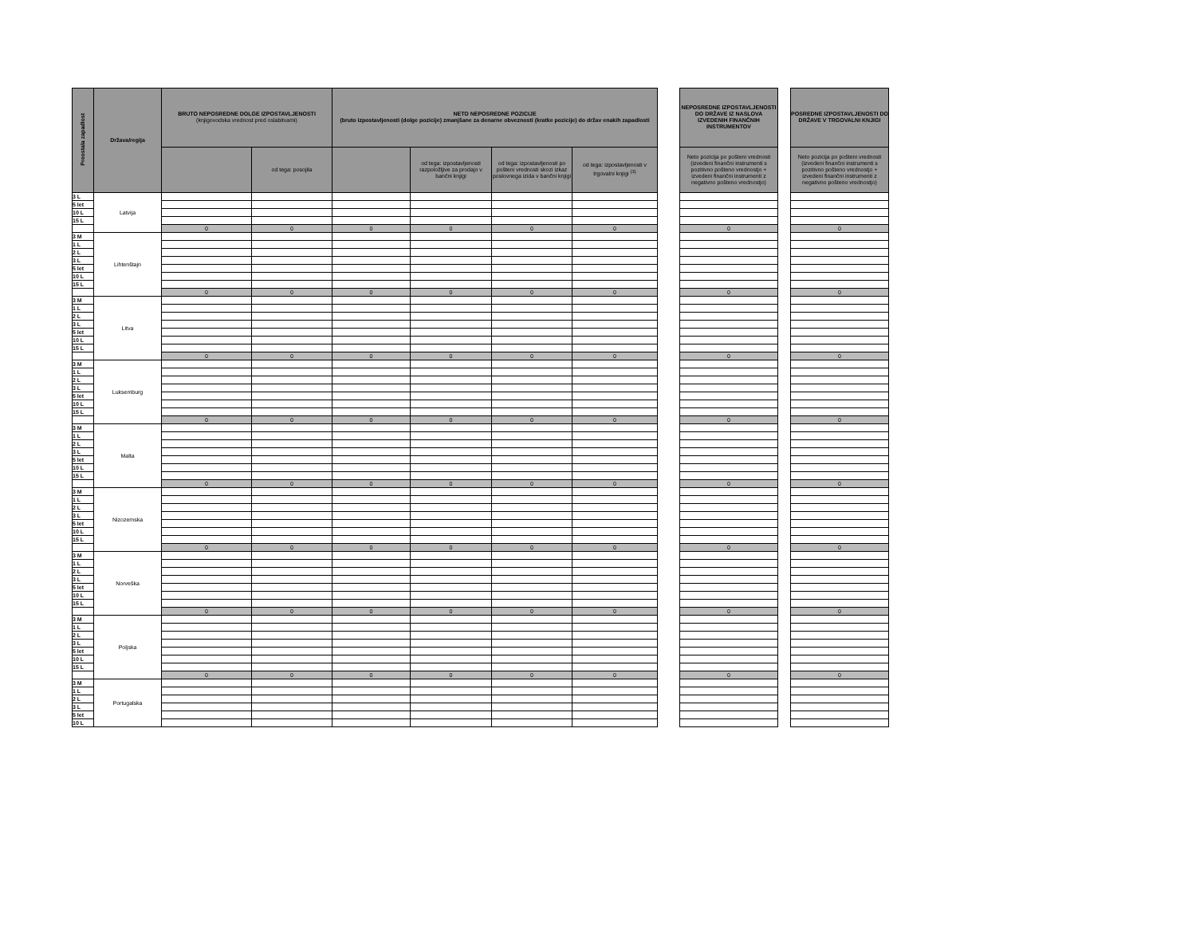| Preostala zapadlost | Država/regija | BRUTO NEPOSREDNE DOLGE IZPOSTAVLJENOSTI (knjigovodska vrednost pred oslabitvami) | | NETO NEPOSREDNE POZICIJE (bruto izpostavljenosti (dolge pozicije) zmanjšane za denarne obveznosti (kratke pozicije) do držav enakih zapadlosti | | | | | NEPOSREDNE IZPOSTAVLJENOSTI DO DRŽAVE IZ NASLOVA IZVEDENIH FINANČNIH INSTRUMENTOV | | POSREDNE IZPOSTAVLJENOSTI DO DRŽAVE V TRGOVALNI KNJIGI |
| | | | od tega: posojila | | od tega: izpostavljenosti razpoložljive za prodajo v bančni knjigi | od tega: izpostavljenosti po pošteni vrednosti skozi izkaz poslovnega izida v bančni knjigi | od tega: izpostavljenosti v trgovalni knjigi <sup>(3)</sup> | | Neto pozicija po pošteni vrednosti (izvedeni finančni instrumenti s pozitivno pošteno vrednostjo + izvedeni finančni instrumenti z negativno pošteno vrednostjo) | | Neto pozicija po pošteni vrednosti (izvedeni finančni instrumenti s pozitivno pošteno vrednostjo + izvedeni finančni instrumenti z negativno pošteno vrednostjo) |
| 3 L | Latvija | | | | | | | | | | |
| 5 let | | | | | | | | | | | |
| 10 L | | | | | | | | | | | |
| 15 L | | | | | | | | | | | |
| | | 0 | 0 | 0 | 0 | 0 | 0 | | 0 | | 0 |
| 3 M | Lihtenštajn | | | | | | | | | | |
| 1 L | | | | | | | | | | | |
| 2 L | | | | | | | | | | | |
| 3 L | | | | | | | | | | | |
| 5 let | | | | | | | | | | | |
| 10 L | | | | | | | | | | | |
| 15 L | | | | | | | | | | | |
| | | 0 | 0 | 0 | 0 | 0 | 0 | | 0 | | 0 |
| 3 M | Litva | | | | | | | | | | |
| 1 L | | | | | | | | | | | |
| 2 L | | | | | | | | | | | |
| 3 L | | | | | | | | | | | |
| 5 let | | | | | | | | | | | |
| 10 L | | | | | | | | | | | |
| 15 L | | | | | | | | | | | |
| | | 0 | 0 | 0 | 0 | 0 | 0 | | 0 | | 0 |
| 3 M | Luksemburg | | | | | | | | | | |
| 1 L | | | | | | | | | | | |
| 2 L | | | | | | | | | | | |
| 3 L | | | | | | | | | | | |
| 5 let | | | | | | | | | | | |
| 10 L | | | | | | | | | | | |
| 15 L | | | | | | | | | | | |
| | | 0 | 0 | 0 | 0 | 0 | 0 | | 0 | | 0 |
| 3 M | Malta | | | | | | | | | | |
| 1 L | | | | | | | | | | | |
| 2 L | | | | | | | | | | | |
| 3 L | | | | | | | | | | | |
| 5 let | | | | | | | | | | | |
| 10 L | | | | | | | | | | | |
| 15 L | | | | | | | | | | | |
| | | 0 | 0 | 0 | 0 | 0 | 0 | | 0 | | 0 |
| 3 M | Nizozemska | | | | | | | | | | |
| 1 L | | | | | | | | | | | |
| 2 L | | | | | | | | | | | |
| 3 L | | | | | | | | | | | |
| 5 let | | | | | | | | | | | |
| 10 L | | | | | | | | | | | |
| 15 L | | | | | | | | | | | |
| | | 0 | 0 | 0 | 0 | 0 | 0 | | 0 | | 0 |
| 3 M | Norveška | | | | | | | | | | |
| 1 L | | | | | | | | | | | |
| 2 L | | | | | | | | | | | |
| 3 L | | | | | | | | | | | |
| 5 let | | | | | | | | | | | |
| 10 L | | | | | | | | | | | |
| 15 L | | | | | | | | | | | |
| | | 0 | 0 | 0 | 0 | 0 | 0 | | 0 | | 0 |
| 3 M | Poljska | | | | | | | | | | |
| 1 L | | | | | | | | | | | |
| 2 L | | | | | | | | | | | |
| 3 L | | | | | | | | | | | |
| 5 let | | | | | | | | | | | |
| 10 L | | | | | | | | | | | |
| 15 L | | | | | | | | | | | |
| | | 0 | 0 | 0 | 0 | 0 | 0 | | 0 | | 0 |
| 3 M | Portugalska | | | | | | | | | | |
| 1 L | | | | | | | | | | | |
| 2 L | | | | | | | | | | | |
| 3 L | | | | | | | | | | | |
| 5 let | | | | | | | | | | | |
| 10 L | | | | | | | | | | | |